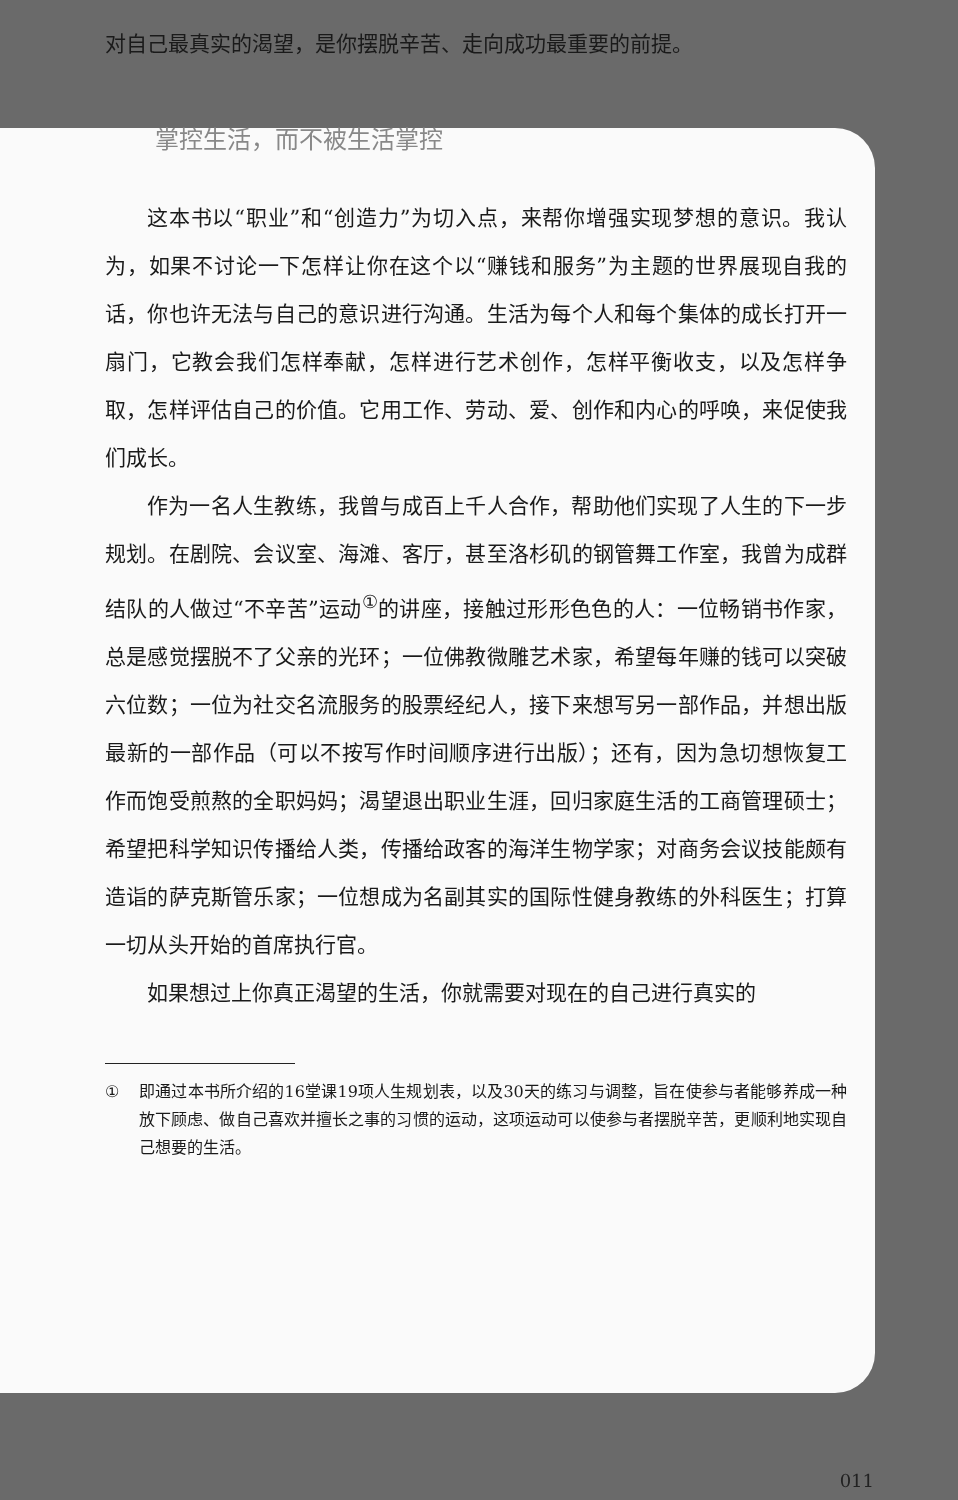对自己最真实的渴望，是你摆脱辛苦、走向成功最重要的前提。
掌控生活，而不被生活掌控
这本书以“职业”和“创造力”为切入点，来帮你增强实现梦想的意识。我认为，如果不讨论一下怎样让你在这个以“赚钱和服务”为主题的世界展现自我的话，你也许无法与自己的意识进行沟通。生活为每个人和每个集体的成长打开一扇门，它教会我们怎样奉献，怎样进行艺术创作，怎样平衡收支，以及怎样争取，怎样评估自己的价值。它用工作、劳动、爱、创作和内心的呼唤，来促使我们成长。
作为一名人生教练，我曾与成百上千人合作，帮助他们实现了人生的下一步规划。在剧院、会议室、海滩、客厅，甚至洛杉矶的钢管舞工作室，我曾为成群结队的人做过“不辛苦”运动<sup>①</sup>的讲座，接触过形形色色的人：一位畅销书作家，总是感觉摆脱不了父亲的光环；一位佛教微雕艺术家，希望每年赚的钱可以突破六位数；一位为社交名流服务的股票经纪人，接下来想写另一部作品，并想出版最新的一部作品（可以不按写作时间顺序进行出版）；还有，因为急切想恢复工作而饱受煎熬的全职妈妈；渴望退出职业生涯，回归家庭生活的工商管理硕士；希望把科学知识传播给人类，传播给政客的海洋生物学家；对商务会议技能颇有造诣的萨克斯管乐家；一位想成为名副其实的国际性健身教练的外科医生；打算一切从头开始的首席执行官。
如果想过上你真正渴望的生活，你就需要对现在的自己进行真实的
① 即通过本书所介绍的16堂课19项人生规划表，以及30天的练习与调整，旨在使参与者能够养成一种放下顾虑、做自己喜欢并擅长之事的习惯的运动，这项运动可以使参与者摆脱辛苦，更顺利地实现自己想要的生活。
011